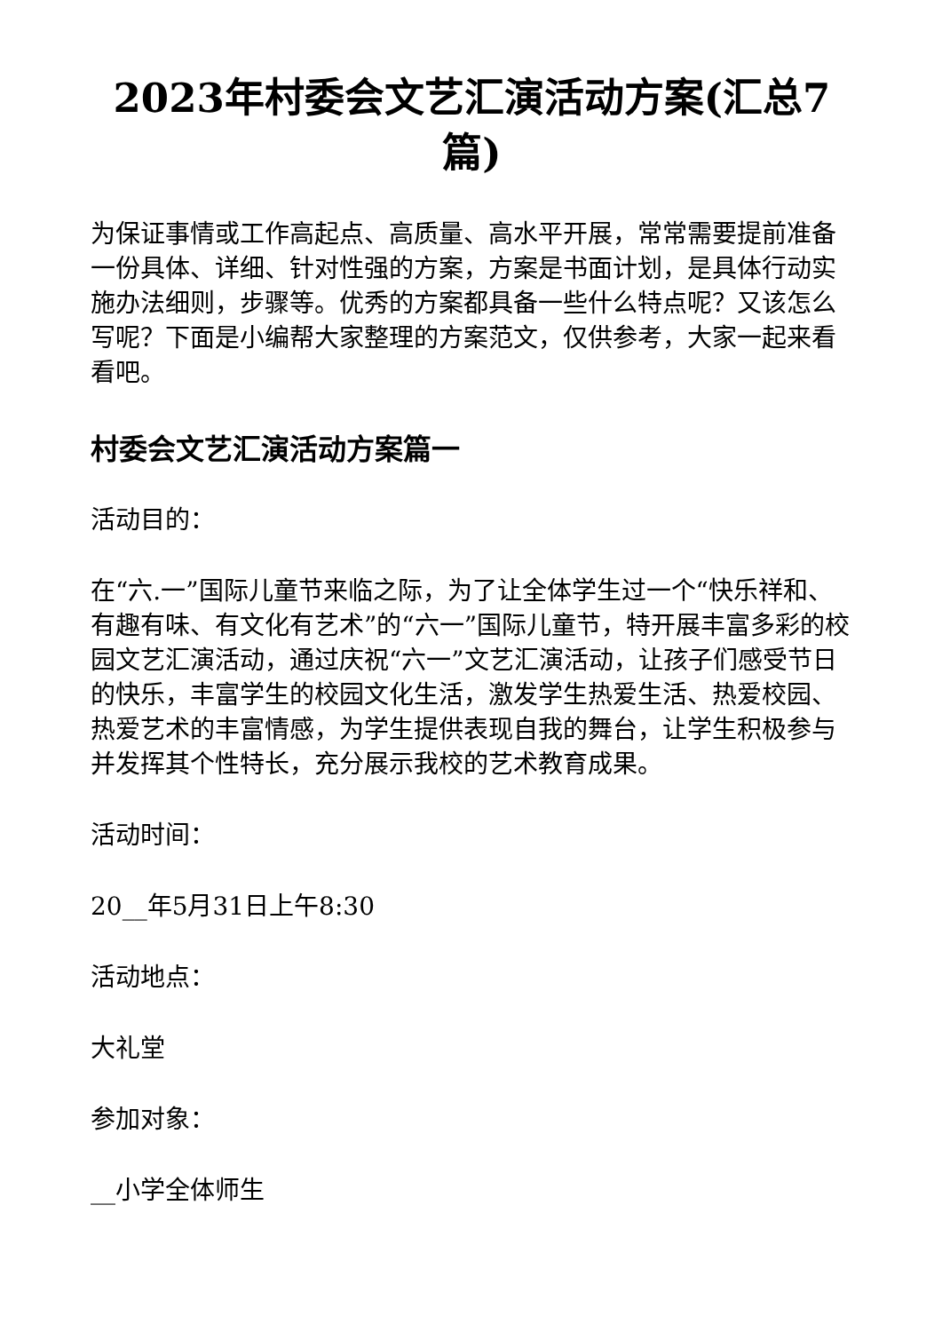2023年村委会文艺汇演活动方案(汇总7篇)
为保证事情或工作高起点、高质量、高水平开展，常常需要提前准备一份具体、详细、针对性强的方案，方案是书面计划，是具体行动实施办法细则，步骤等。优秀的方案都具备一些什么特点呢？又该怎么写呢？下面是小编帮大家整理的方案范文，仅供参考，大家一起来看看吧。
村委会文艺汇演活动方案篇一
活动目的：
在“六.一”国际儿童节来临之际，为了让全体学生过一个“快乐祥和、有趣有味、有文化有艺术”的“六一”国际儿童节，特开展丰富多彩的校园文艺汇演活动，通过庆祝“六一”文艺汇演活动，让孩子们感受节日的快乐，丰富学生的校园文化生活，激发学生热爱生活、热爱校园、热爱艺术的丰富情感，为学生提供表现自我的舞台，让学生积极参与并发挥其个性特长，充分展示我校的艺术教育成果。
活动时间：
20__年5月31日上午8:30
活动地点：
大礼堂
参加对象：
__小学全体师生